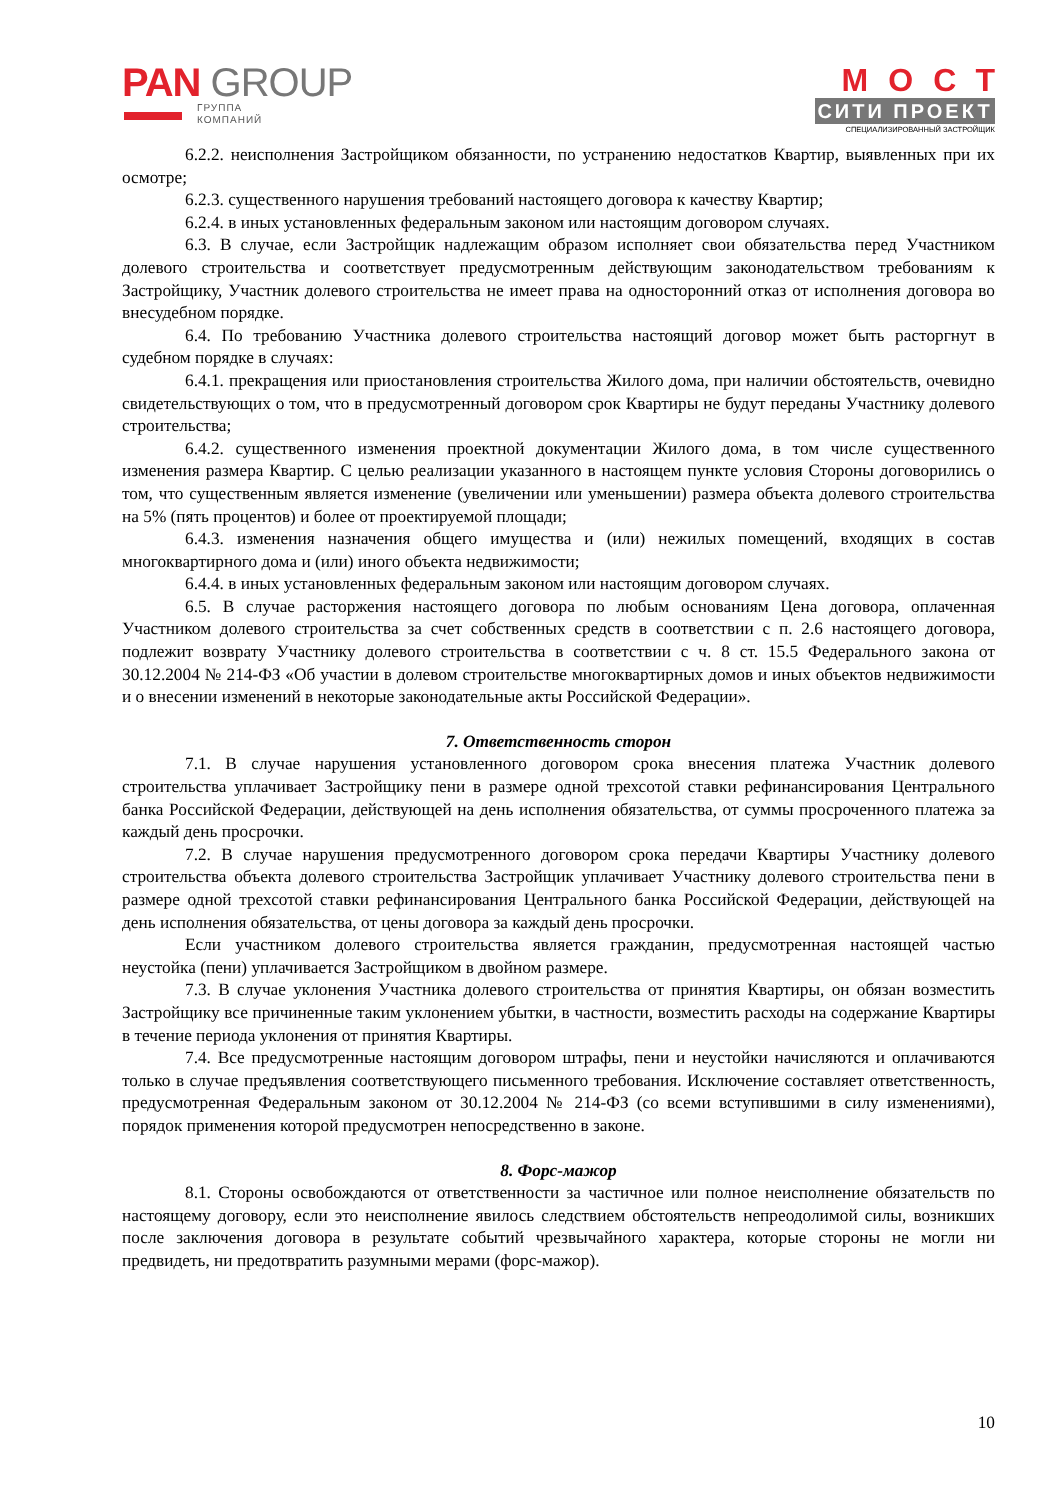PAN GROUP
ГРУППА
КОМПАНИЙ
МОСТ
СИТИ ПРОЕКТ
СПЕЦИАЛИЗИРОВАННЫЙ ЗАСТРОЙЩИК
6.2.2. неисполнения Застройщиком обязанности, по устранению недостатков Квартир, выявленных при их осмотре;
6.2.3. существенного нарушения требований настоящего договора к качеству Квартир;
6.2.4. в иных установленных федеральным законом или настоящим договором случаях.
6.3. В случае, если Застройщик надлежащим образом исполняет свои обязательства перед Участником долевого строительства и соответствует предусмотренным действующим законодательством требованиям к Застройщику, Участник долевого строительства не имеет права на односторонний отказ от исполнения договора во внесудебном порядке.
6.4. По требованию Участника долевого строительства настоящий договор может быть расторгнут в судебном порядке в случаях:
6.4.1. прекращения или приостановления строительства Жилого дома, при наличии обстоятельств, очевидно свидетельствующих о том, что в предусмотренный договором срок Квартиры не будут переданы Участнику долевого строительства;
6.4.2. существенного изменения проектной документации Жилого дома, в том числе существенного изменения размера Квартир. С целью реализации указанного в настоящем пункте условия Стороны договорились о том, что существенным является изменение (увеличении или уменьшении) размера объекта долевого строительства на 5% (пять процентов) и более от проектируемой площади;
6.4.3. изменения назначения общего имущества и (или) нежилых помещений, входящих в состав многоквартирного дома и (или) иного объекта недвижимости;
6.4.4. в иных установленных федеральным законом или настоящим договором случаях.
6.5. В случае расторжения настоящего договора по любым основаниям Цена договора, оплаченная Участником долевого строительства за счет собственных средств в соответствии с п. 2.6 настоящего договора, подлежит возврату Участнику долевого строительства в соответствии с ч. 8 ст. 15.5 Федерального закона от 30.12.2004 № 214-ФЗ «Об участии в долевом строительстве многоквартирных домов и иных объектов недвижимости и о внесении изменений в некоторые законодательные акты Российской Федерации».
7. Ответственность сторон
7.1. В случае нарушения установленного договором срока внесения платежа Участник долевого строительства уплачивает Застройщику пени в размере одной трехсотой ставки рефинансирования Центрального банка Российской Федерации, действующей на день исполнения обязательства, от суммы просроченного платежа за каждый день просрочки.
7.2. В случае нарушения предусмотренного договором срока передачи Квартиры Участнику долевого строительства объекта долевого строительства Застройщик уплачивает Участнику долевого строительства пени в размере одной трехсотой ставки рефинансирования Центрального банка Российской Федерации, действующей на день исполнения обязательства, от цены договора за каждый день просрочки.
Если участником долевого строительства является гражданин, предусмотренная настоящей частью неустойка (пени) уплачивается Застройщиком в двойном размере.
7.3. В случае уклонения Участника долевого строительства от принятия Квартиры, он обязан возместить Застройщику все причиненные таким уклонением убытки, в частности, возместить расходы на содержание Квартиры в течение периода уклонения от принятия Квартиры.
7.4. Все предусмотренные настоящим договором штрафы, пени и неустойки начисляются и оплачиваются только в случае предъявления соответствующего письменного требования. Исключение составляет ответственность, предусмотренная Федеральным законом от 30.12.2004 № 214-ФЗ (со всеми вступившими в силу изменениями), порядок применения которой предусмотрен непосредственно в законе.
8. Форс-мажор
8.1. Стороны освобождаются от ответственности за частичное или полное неисполнение обязательств по настоящему договору, если это неисполнение явилось следствием обстоятельств непреодолимой силы, возникших после заключения договора в результате событий чрезвычайного характера, которые стороны не могли ни предвидеть, ни предотвратить разумными мерами (форс-мажор).
10